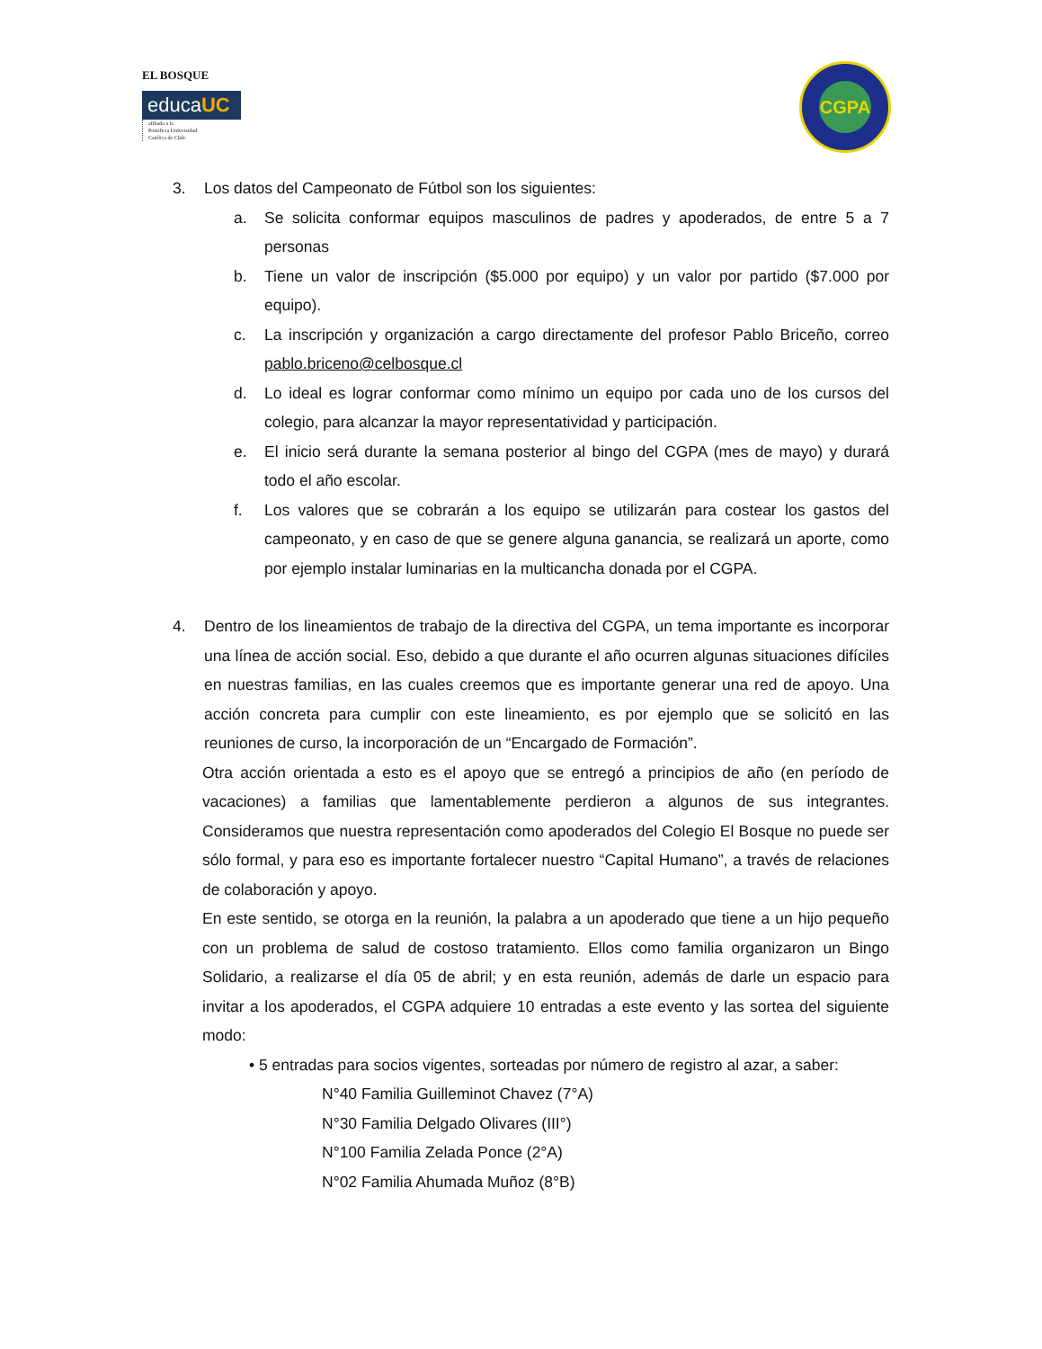EL BOSQUE
educaUC
afiliada a la
Pontificia Universidad
Católica de Chile
CGPA
3. Los datos del Campeonato de Fútbol son los siguientes:
a. Se solicita conformar equipos masculinos de padres y apoderados, de entre 5 a 7 personas
b. Tiene un valor de inscripción ($5.000 por equipo) y un valor por partido ($7.000 por equipo).
c. La inscripción y organización a cargo directamente del profesor Pablo Briceño, correo pablo.briceno@celbosque.cl
d. Lo ideal es lograr conformar como mínimo un equipo por cada uno de los cursos del colegio, para alcanzar la mayor representatividad y participación.
e. El inicio será durante la semana posterior al bingo del CGPA (mes de mayo) y durará todo el año escolar.
f. Los valores que se cobrarán a los equipo se utilizarán para costear los gastos del campeonato, y en caso de que se genere alguna ganancia, se realizará un aporte, como por ejemplo instalar luminarias en la multicancha donada por el CGPA.
4. Dentro de los lineamientos de trabajo de la directiva del CGPA, un tema importante es incorporar una línea de acción social. Eso, debido a que durante el año ocurren algunas situaciones difíciles en nuestras familias, en las cuales creemos que es importante generar una red de apoyo. Una acción concreta para cumplir con este lineamiento, es por ejemplo que se solicitó en las reuniones de curso, la incorporación de un “Encargado de Formación”.
Otra acción orientada a esto es el apoyo que se entregó a principios de año (en período de vacaciones) a familias que lamentablemente perdieron a algunos de sus integrantes. Consideramos que nuestra representación como apoderados del Colegio El Bosque no puede ser sólo formal, y para eso es importante fortalecer nuestro “Capital Humano”, a través de relaciones de colaboración y apoyo.
En este sentido, se otorga en la reunión, la palabra a un apoderado que tiene a un hijo pequeño con un problema de salud de costoso tratamiento. Ellos como familia organizaron un Bingo Solidario, a realizarse el día 05 de abril; y en esta reunión, además de darle un espacio para invitar a los apoderados, el CGPA adquiere 10 entradas a este evento y las sortea del siguiente modo:
• 5 entradas para socios vigentes, sorteadas por número de registro al azar, a saber:
N°40 Familia Guilleminot Chavez (7°A)
N°30 Familia Delgado Olivares (III°)
N°100 Familia Zelada Ponce (2°A)
N°02 Familia Ahumada Muñoz (8°B)